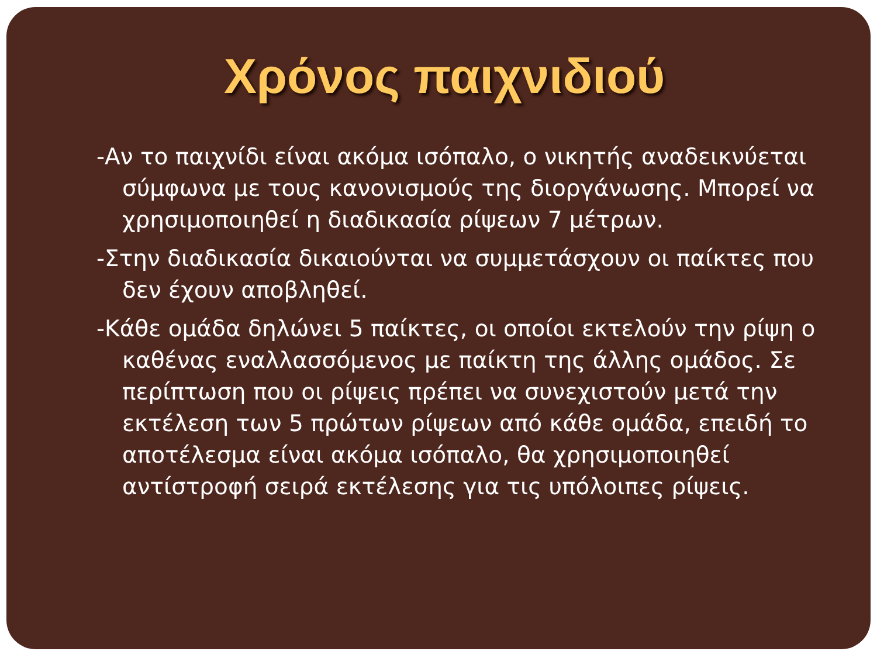Χρόνος παιχνιδιού
-Αν το παιχνίδι είναι ακόμα ισόπαλο, ο νικητής αναδεικνύεται σύμφωνα με τους κανονισμούς της διοργάνωσης. Μπορεί να χρησιμοποιηθεί η διαδικασία ρίψεων 7 μέτρων.
-Στην διαδικασία δικαιούνται να συμμετάσχουν οι παίκτες που δεν έχουν αποβληθεί.
-Κάθε ομάδα δηλώνει 5 παίκτες, οι οποίοι εκτελούν την ρίψη ο καθένας εναλλασσόμενος με παίκτη της άλλης ομάδος. Σε περίπτωση που οι ρίψεις πρέπει να συνεχιστούν μετά την εκτέλεση των 5 πρώτων ρίψεων από κάθε ομάδα, επειδή το αποτέλεσμα είναι ακόμα ισόπαλο, θα χρησιμοποιηθεί αντίστροφή σειρά εκτέλεσης για τις υπόλοιπες ρίψεις.